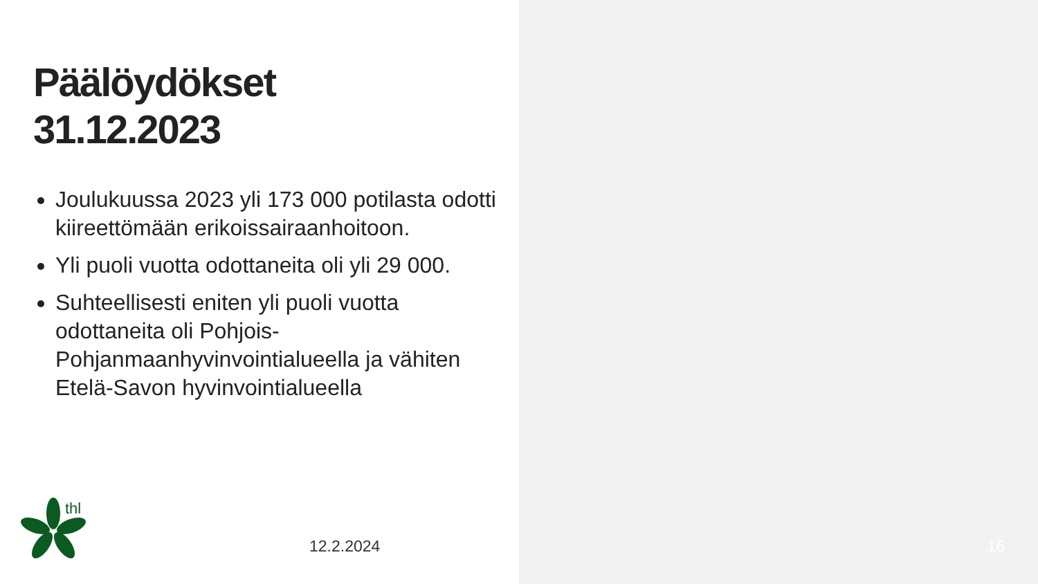Päälöydökset
31.12.2023
Joulukuussa 2023 yli 173 000 potilasta odotti kiireettömään erikoissairaanhoitoon.
Yli puoli vuotta odottaneita oli yli 29 000.
Suhteellisesti eniten yli puoli vuotta odottaneita oli Pohjois-Pohjanmaanhyvinvointialueella ja vähiten Etelä-Savon hyvinvointialueella
thl
12.2.2024
16